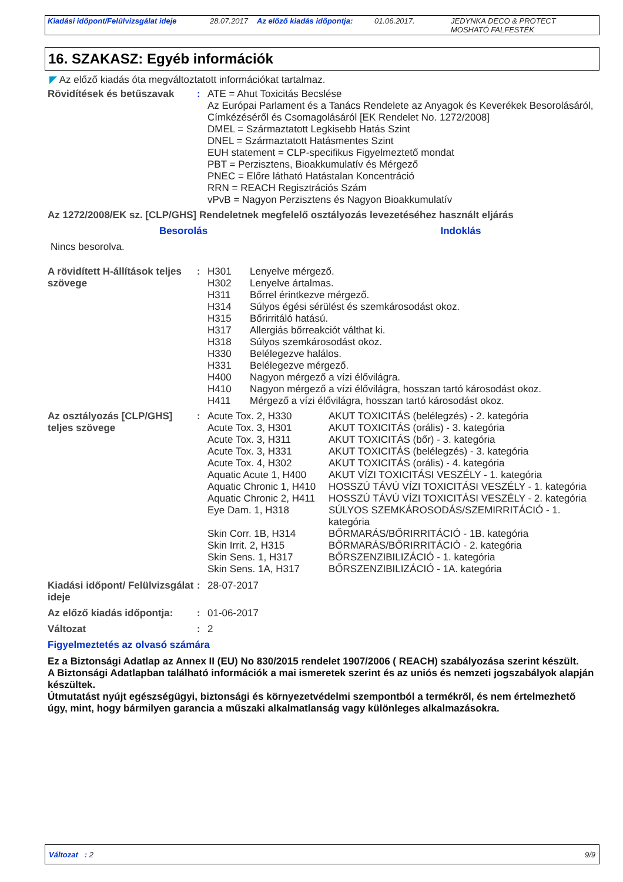Kiadási időpont/Felülvizsgálat ideje
28.07.2017 Az előző kiadás időpontja:
01.06.2017. JEDYNKA DECO & PROTECT
MOSHATÓ FALFESTÉK
16. SZAKASZ: Egyéb információk
◤ Az előző kiadás óta megváltoztatott információkat tartalmaz.
| Rövidítések és betűszavak | : | ATE = Ahut Toxicitás Becslése Az Európai Parlament és a Tanács Rendelete az Anyagok és Keverékek Besorolásáról, Címkézéséről és Csomagolásáról [EK Rendelet No. 1272/2008] DMEL = Származtatott Legkisebb Hatás Szint DNEL = Származtatott Hatásmentes Szint EUH statement = CLP-specifikus Figyelmeztető mondat PBT = Perzisztens, Bioakkumulatív és Mérgező PNEC = Előre látható Hatástalan Koncentráció RRN = REACH Regisztrációs Szám vPvB = Nagyon Perzisztens és Nagyon Bioakkumulatív |
Az 1272/2008/EK sz. [CLP/GHS] Rendeletnek megfelelő osztályozás levezetéséhez használt eljárás
| Besorolás | Indoklás |
| --- | --- |
| Nincs besorolva. | |
| A rövidített H-állítások teljes szövege | : | H301 H302 H311 H314 H315 H317 H318 H330 H331 H400 H410 H411 | Lenyelve mérgező. Lenyelve ártalmas. Bőrrel érintkezve mérgező. Súlyos égési sérülést és szemkárosodást okoz. Bőrirritáló hatású. Allergiás bőrreakciót válthat ki. Súlyos szemkárosodást okoz. Belélegezve halálos. Belélegezve mérgező. Nagyon mérgező a vízi élővilágra. Nagyon mérgező a vízi élővilágra, hosszan tartó károsodást okoz. Mérgező a vízi élővilágra, hosszan tartó károsodást okoz. |
| Az osztályozás [CLP/GHS] teljes szövege | : | Acute Tox. 2, H330 | AKUT TOXICITÁS (belélegzés) - 2. kategória |
| | | Acute Tox. 3, H301 | AKUT TOXICITÁS (orális) - 3. kategória |
| | | Acute Tox. 3, H311 | AKUT TOXICITÁS (bőr) - 3. kategória |
| | | Acute Tox. 3, H331 | AKUT TOXICITÁS (belélegzés) - 3. kategória |
| | | Acute Tox. 4, H302 | AKUT TOXICITÁS (orális) - 4. kategória |
| | | Aquatic Acute 1, H400 | AKUT VÍZI TOXICITÁSI VESZÉLY - 1. kategória |
| | | Aquatic Chronic 1, H410 | HOSSZÚ TÁVÚ VÍZI TOXICITÁSI VESZÉLY - 1. kategória |
| | | Aquatic Chronic 2, H411 | HOSSZÚ TÁVÚ VÍZI TOXICITÁSI VESZÉLY - 2. kategória |
| | | Eye Dam. 1, H318 | SÚLYOS SZEMKÁROSODÁS/SZEMIRRITÁCIÓ - 1. kategória |
| | | Skin Corr. 1B, H314 | BŐRMARÁS/BŐRIRRITÁCIÓ - 1B. kategória |
| | | Skin Irrit. 2, H315 | BŐRMARÁS/BŐRIRRITÁCIÓ - 2. kategória |
| | | Skin Sens. 1, H317 | BŐRSZENZIBILIZÁCIÓ - 1. kategória |
| | | Skin Sens. 1A, H317 | BŐRSZENZIBILIZÁCIÓ - 1A. kategória |
| Kiadási időpont/ Felülvizsgálat ideje | : | 28-07-2017 |
| Az előző kiadás időpontja: | : | 01-06-2017 |
| Változat | : | 2 |
Figyelmeztetés az olvasó számára
Ez a Biztonsági Adatlap az Annex II (EU) No 830/2015 rendelet 1907/2006 ( REACH) szabályozása szerint készült.
A Biztonsági Adatlapban található információk a mai ismeretek szerint és az uniós és nemzeti jogszabályok alapján készültek.
Útmutatást nyújt egészségügyi, biztonsági és környezetvédelmi szempontból a termékről, és nem értelmezhető úgy, mint, hogy bármilyen garancia a műszaki alkalmatlanság vagy különleges alkalmazásokra.
Változat : 2 9/9